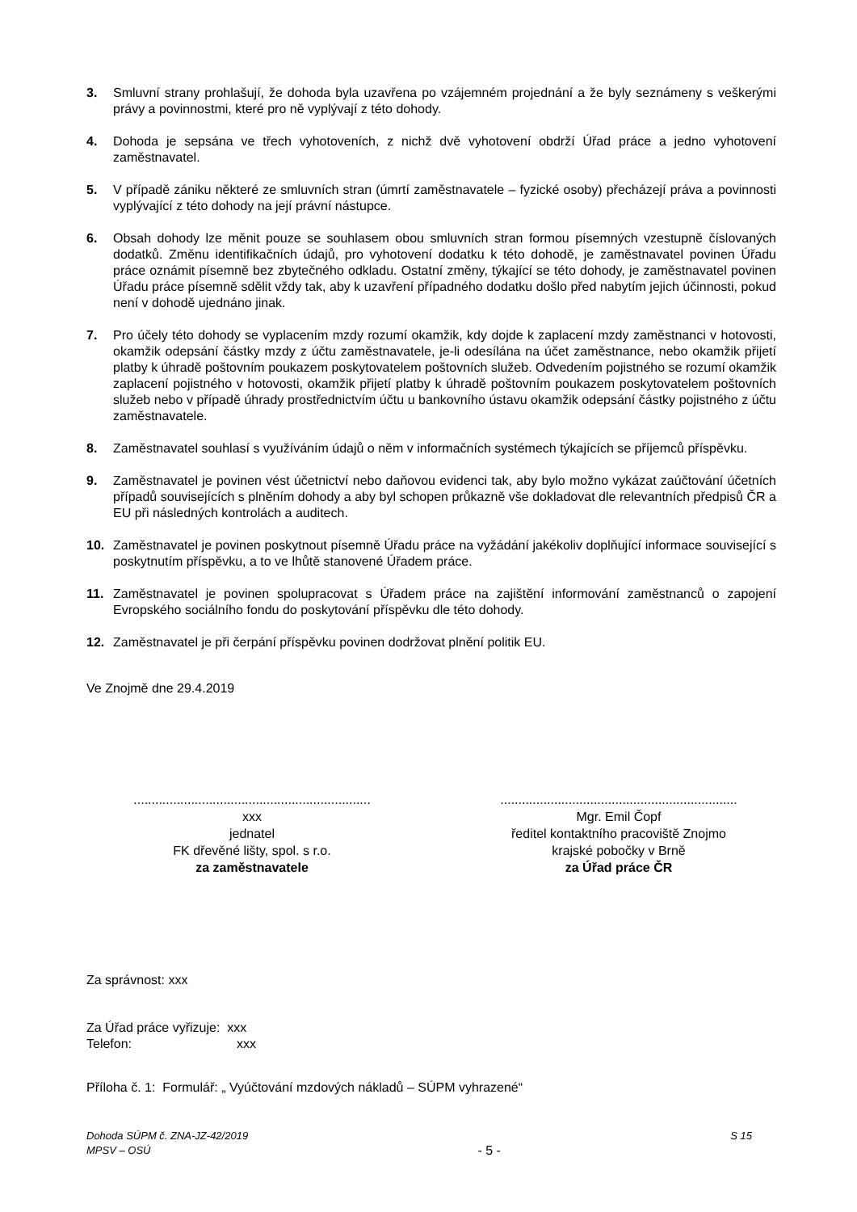3. Smluvní strany prohlašují, že dohoda byla uzavřena po vzájemném projednání a že byly seznámeny s veškerými právy a povinnostmi, které pro ně vyplývají z této dohody.
4. Dohoda je sepsána ve třech vyhotoveních, z nichž dvě vyhotovení obdrží Úřad práce a jedno vyhotovení zaměstnavatel.
5. V případě zániku některé ze smluvních stran (úmrtí zaměstnavatele – fyzické osoby) přecházejí práva a povinnosti vyplývající z této dohody na její právní nástupce.
6. Obsah dohody lze měnit pouze se souhlasem obou smluvních stran formou písemných vzestupně číslovaných dodatků. Změnu identifikačních údajů, pro vyhotovení dodatku k této dohodě, je zaměstnavatel povinen Úřadu práce oznámit písemně bez zbytečného odkladu. Ostatní změny, týkající se této dohody, je zaměstnavatel povinen Úřadu práce písemně sdělit vždy tak, aby k uzavření případného dodatku došlo před nabytím jejich účinnosti, pokud není v dohodě ujednáno jinak.
7. Pro účely této dohody se vyplacením mzdy rozumí okamžik, kdy dojde k zaplacení mzdy zaměstnanci v hotovosti, okamžik odepsání částky mzdy z účtu zaměstnavatele, je-li odesílána na účet zaměstnance, nebo okamžik přijetí platby k úhradě poštovním poukazem poskytovatelem poštovních služeb. Odvedením pojistného se rozumí okamžik zaplacení pojistného v hotovosti, okamžik přijetí platby k úhradě poštovním poukazem poskytovatelem poštovních služeb nebo v případě úhrady prostřednictvím účtu u bankovního ústavu okamžik odepsání částky pojistného z účtu zaměstnavatele.
8. Zaměstnavatel souhlasí s využíváním údajů o něm v informačních systémech týkajících se příjemců příspěvku.
9. Zaměstnavatel je povinen vést účetnictví nebo daňovou evidenci tak, aby bylo možno vykázat zaúčtování účetních případů souvisejících s plněním dohody a aby byl schopen průkazně vše dokladovat dle relevantních předpisů ČR a EU při následných kontrolách a auditech.
10. Zaměstnavatel je povinen poskytnout písemně Úřadu práce na vyžádání jakékoliv doplňující informace související s poskytnutím příspěvku, a to ve lhůtě stanovené Úřadem práce.
11. Zaměstnavatel je povinen spolupracovat s Úřadem práce na zajištění informování zaměstnanců o zapojení Evropského sociálního fondu do poskytování příspěvku dle této dohody.
12. Zaměstnavatel je při čerpání příspěvku povinen dodržovat plnění politik EU.
Ve Znojmě dne 29.4.2019
..................................................................
xxx
jednatel
FK dřevěné lišty, spol. s r.o.
za zaměstnavatele
..................................................................
Mgr. Emil Čopf
ředitel kontaktního pracoviště Znojmo
krajské pobočky v Brně
za Úřad práce ČR
Za správnost: xxx
Za Úřad práce vyřizuje: xxx
Telefon: xxx
Příloha č. 1: Formulář: „ Vyúčtování mzdových nákladů – SÚPM vyhrazené“
Dohoda SÚPM č. ZNA-JZ-42/2019
MPSV – OSÚ
- 5 -
S 15